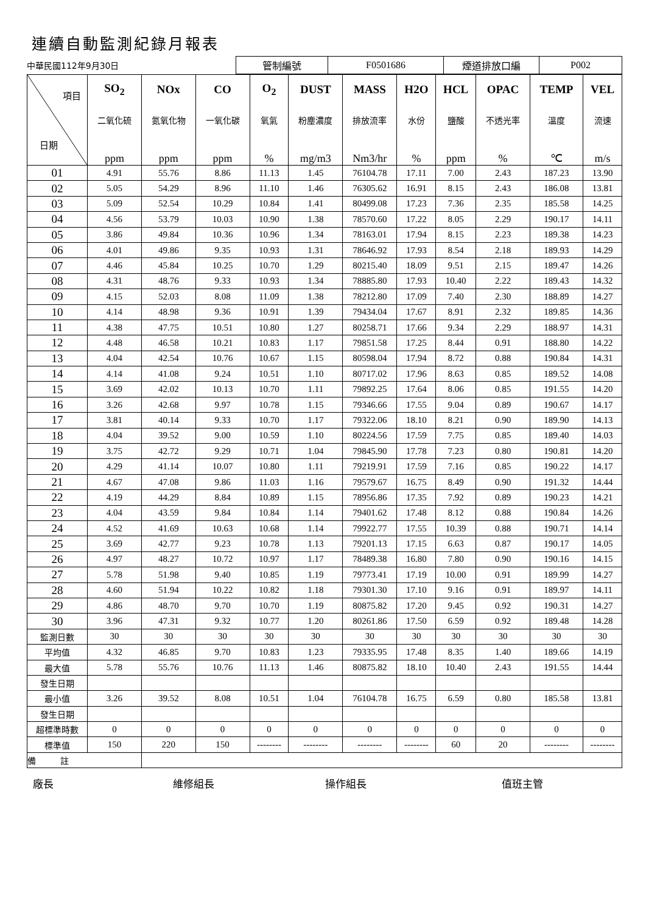連續自動監測紀錄月報表
| 中華民國112年9月30日 | 管制編號 | F0501686 | 煙道排放口編 | P002 |
| 項目 日期 | SO<sub>2</sub> | NOx | CO | O<sub>2</sub> | DUST | MASS | H2O | HCL | OPAC | TEMP | VEL |
| --- | --- | --- | --- | --- | --- | --- | --- | --- | --- | --- | --- |
| | 二氧化硫 | 氮氧化物 | 一氧化碳 | 氧氣 | 粉塵濃度 | 排放流率 | 水份 | 鹽酸 | 不透光率 | 溫度 | 流速 |
| | ppm | ppm | ppm | % | mg/m3 | Nm3/hr | % | ppm | % | ℃ | m/s |
| 01 | 4.91 | 55.76 | 8.86 | 11.13 | 1.45 | 76104.78 | 17.11 | 7.00 | 2.43 | 187.23 | 13.90 |
| 02 | 5.05 | 54.29 | 8.96 | 11.10 | 1.46 | 76305.62 | 16.91 | 8.15 | 2.43 | 186.08 | 13.81 |
| 03 | 5.09 | 52.54 | 10.29 | 10.84 | 1.41 | 80499.08 | 17.23 | 7.36 | 2.35 | 185.58 | 14.25 |
| 04 | 4.56 | 53.79 | 10.03 | 10.90 | 1.38 | 78570.60 | 17.22 | 8.05 | 2.29 | 190.17 | 14.11 |
| 05 | 3.86 | 49.84 | 10.36 | 10.96 | 1.34 | 78163.01 | 17.94 | 8.15 | 2.23 | 189.38 | 14.23 |
| 06 | 4.01 | 49.86 | 9.35 | 10.93 | 1.31 | 78646.92 | 17.93 | 8.54 | 2.18 | 189.93 | 14.29 |
| 07 | 4.46 | 45.84 | 10.25 | 10.70 | 1.29 | 80215.40 | 18.09 | 9.51 | 2.15 | 189.47 | 14.26 |
| 08 | 4.31 | 48.76 | 9.33 | 10.93 | 1.34 | 78885.80 | 17.93 | 10.40 | 2.22 | 189.43 | 14.32 |
| 09 | 4.15 | 52.03 | 8.08 | 11.09 | 1.38 | 78212.80 | 17.09 | 7.40 | 2.30 | 188.89 | 14.27 |
| 10 | 4.14 | 48.98 | 9.36 | 10.91 | 1.39 | 79434.04 | 17.67 | 8.91 | 2.32 | 189.85 | 14.36 |
| 11 | 4.38 | 47.75 | 10.51 | 10.80 | 1.27 | 80258.71 | 17.66 | 9.34 | 2.29 | 188.97 | 14.31 |
| 12 | 4.48 | 46.58 | 10.21 | 10.83 | 1.17 | 79851.58 | 17.25 | 8.44 | 0.91 | 188.80 | 14.22 |
| 13 | 4.04 | 42.54 | 10.76 | 10.67 | 1.15 | 80598.04 | 17.94 | 8.72 | 0.88 | 190.84 | 14.31 |
| 14 | 4.14 | 41.08 | 9.24 | 10.51 | 1.10 | 80717.02 | 17.96 | 8.63 | 0.85 | 189.52 | 14.08 |
| 15 | 3.69 | 42.02 | 10.13 | 10.70 | 1.11 | 79892.25 | 17.64 | 8.06 | 0.85 | 191.55 | 14.20 |
| 16 | 3.26 | 42.68 | 9.97 | 10.78 | 1.15 | 79346.66 | 17.55 | 9.04 | 0.89 | 190.67 | 14.17 |
| 17 | 3.81 | 40.14 | 9.33 | 10.70 | 1.17 | 79322.06 | 18.10 | 8.21 | 0.90 | 189.90 | 14.13 |
| 18 | 4.04 | 39.52 | 9.00 | 10.59 | 1.10 | 80224.56 | 17.59 | 7.75 | 0.85 | 189.40 | 14.03 |
| 19 | 3.75 | 42.72 | 9.29 | 10.71 | 1.04 | 79845.90 | 17.78 | 7.23 | 0.80 | 190.81 | 14.20 |
| 20 | 4.29 | 41.14 | 10.07 | 10.80 | 1.11 | 79219.91 | 17.59 | 7.16 | 0.85 | 190.22 | 14.17 |
| 21 | 4.67 | 47.08 | 9.86 | 11.03 | 1.16 | 79579.67 | 16.75 | 8.49 | 0.90 | 191.32 | 14.44 |
| 22 | 4.19 | 44.29 | 8.84 | 10.89 | 1.15 | 78956.86 | 17.35 | 7.92 | 0.89 | 190.23 | 14.21 |
| 23 | 4.04 | 43.59 | 9.84 | 10.84 | 1.14 | 79401.62 | 17.48 | 8.12 | 0.88 | 190.84 | 14.26 |
| 24 | 4.52 | 41.69 | 10.63 | 10.68 | 1.14 | 79922.77 | 17.55 | 10.39 | 0.88 | 190.71 | 14.14 |
| 25 | 3.69 | 42.77 | 9.23 | 10.78 | 1.13 | 79201.13 | 17.15 | 6.63 | 0.87 | 190.17 | 14.05 |
| 26 | 4.97 | 48.27 | 10.72 | 10.97 | 1.17 | 78489.38 | 16.80 | 7.80 | 0.90 | 190.16 | 14.15 |
| 27 | 5.78 | 51.98 | 9.40 | 10.85 | 1.19 | 79773.41 | 17.19 | 10.00 | 0.91 | 189.99 | 14.27 |
| 28 | 4.60 | 51.94 | 10.22 | 10.82 | 1.18 | 79301.30 | 17.10 | 9.16 | 0.91 | 189.97 | 14.11 |
| 29 | 4.86 | 48.70 | 9.70 | 10.70 | 1.19 | 80875.82 | 17.20 | 9.45 | 0.92 | 190.31 | 14.27 |
| 30 | 3.96 | 47.31 | 9.32 | 10.77 | 1.20 | 80261.86 | 17.50 | 6.59 | 0.92 | 189.48 | 14.28 |
| 監測日數 | 30 | 30 | 30 | 30 | 30 | 30 | 30 | 30 | 30 | 30 | 30 |
| 平均值 | 4.32 | 46.85 | 9.70 | 10.83 | 1.23 | 79335.95 | 17.48 | 8.35 | 1.40 | 189.66 | 14.19 |
| 最大值 | 5.78 | 55.76 | 10.76 | 11.13 | 1.46 | 80875.82 | 18.10 | 10.40 | 2.43 | 191.55 | 14.44 |
| 發生日期 | | | | | | | | | | | |
| 最小值 | 3.26 | 39.52 | 8.08 | 10.51 | 1.04 | 76104.78 | 16.75 | 6.59 | 0.80 | 185.58 | 13.81 |
| 發生日期 | | | | | | | | | | | |
| 超標準時數 | 0 | 0 | 0 | 0 | 0 | 0 | 0 | 0 | 0 | 0 | 0 |
| 標準值 | 150 | 220 | 150 | -------- | -------- | -------- | -------- | 60 | 20 | -------- | -------- |
| 備 註 | | | | | | | | | | | |
廠長 維修組長 操作組長 值班主管